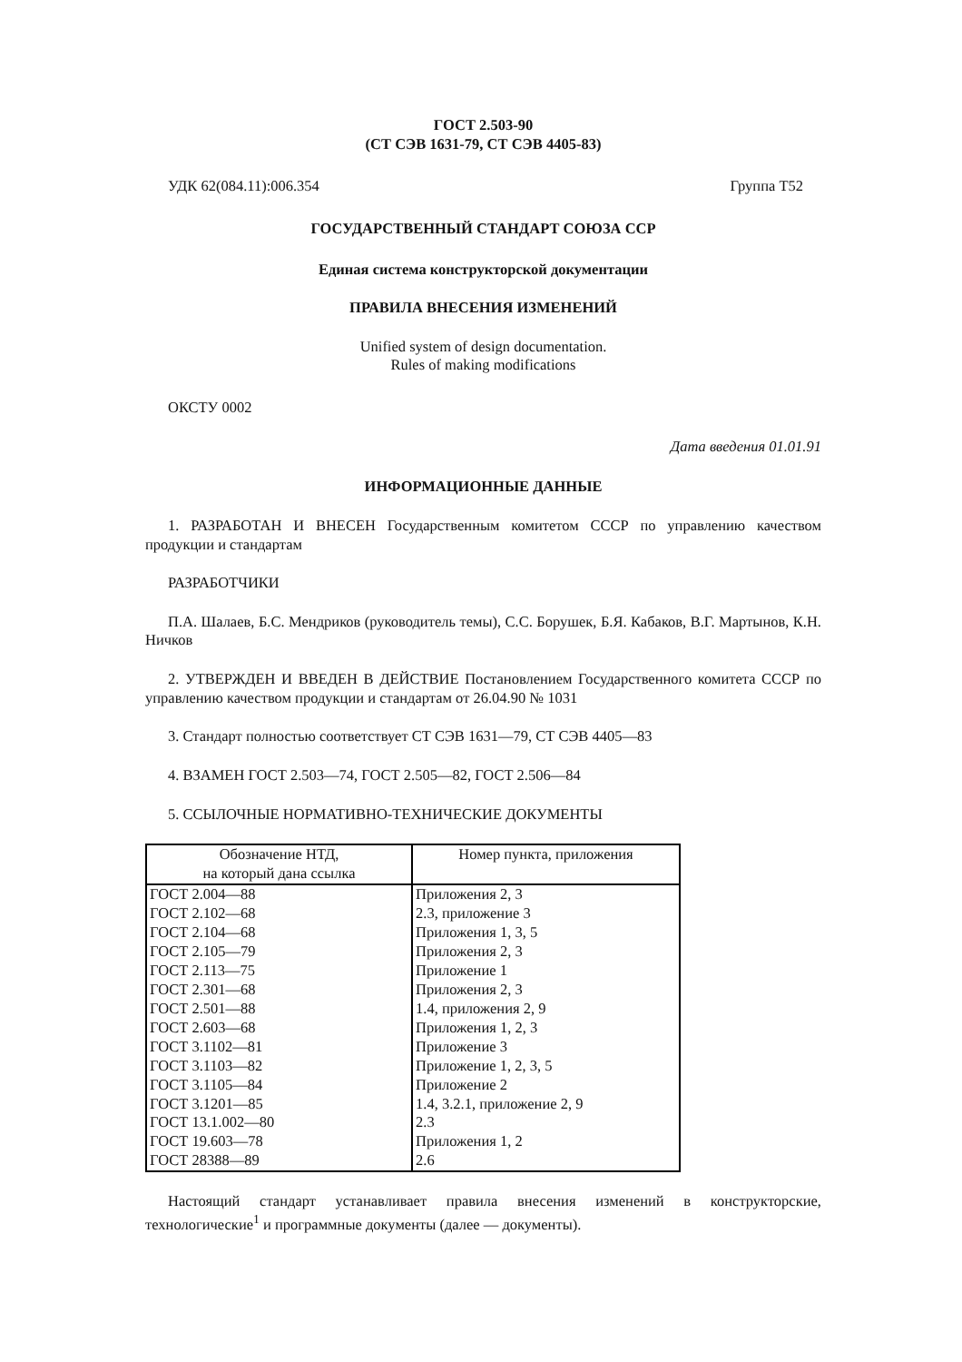ГОСТ 2.503-90
(СТ СЭВ 1631-79, СТ СЭВ 4405-83)
УДК 62(084.11):006.354 Группа Т52
ГОСУДАРСТВЕННЫЙ СТАНДАРТ СОЮЗА ССР
Единая система конструкторской документации
ПРАВИЛА ВНЕСЕНИЯ ИЗМЕНЕНИЙ
Unified system of design documentation.
Rules of making modifications
ОКСТУ 0002
Дата введения 01.01.91
ИНФОРМАЦИОННЫЕ ДАННЫЕ
1. РАЗРАБОТАН И ВНЕСЕН Государственным комитетом СССР по управлению качеством продукции и стандартам
РАЗРАБОТЧИКИ
П.А. Шалаев, Б.С. Мендриков (руководитель темы), С.С. Борушек, Б.Я. Кабаков, В.Г. Мартынов, К.Н. Ничков
2. УТВЕРЖДЕН И ВВЕДЕН В ДЕЙСТВИЕ Постановлением Государственного комитета СССР по управлению качеством продукции и стандартам от 26.04.90 № 1031
3. Стандарт полностью соответствует СТ СЭВ 1631—79, СТ СЭВ 4405—83
4. ВЗАМЕН ГОСТ 2.503—74, ГОСТ 2.505—82, ГОСТ 2.506—84
5. ССЫЛОЧНЫЕ НОРМАТИВНО-ТЕХНИЧЕСКИЕ ДОКУМЕНТЫ
| Обозначение НТД, на который дана ссылка | Номер пункта, приложения |
| --- | --- |
| ГОСТ 2.004—88 | Приложения 2, 3 |
| ГОСТ 2.102—68 | 2.3, приложение 3 |
| ГОСТ 2.104—68 | Приложения 1, 3, 5 |
| ГОСТ 2.105—79 | Приложения 2, 3 |
| ГОСТ 2.113—75 | Приложение 1 |
| ГОСТ 2.301—68 | Приложения 2, 3 |
| ГОСТ 2.501—88 | 1.4, приложения 2, 9 |
| ГОСТ 2.603—68 | Приложения 1, 2, 3 |
| ГОСТ 3.1102—81 | Приложение 3 |
| ГОСТ 3.1103—82 | Приложение 1, 2, 3, 5 |
| ГОСТ 3.1105—84 | Приложение 2 |
| ГОСТ 3.1201—85 | 1.4, 3.2.1, приложение 2, 9 |
| ГОСТ 13.1.002—80 | 2.3 |
| ГОСТ 19.603—78 | Приложения 1, 2 |
| ГОСТ 28388—89 | 2.6 |
Настоящий стандарт устанавливает правила внесения изменений в конструкторские, технологические<sup>1</sup> и программные документы (далее — документы).